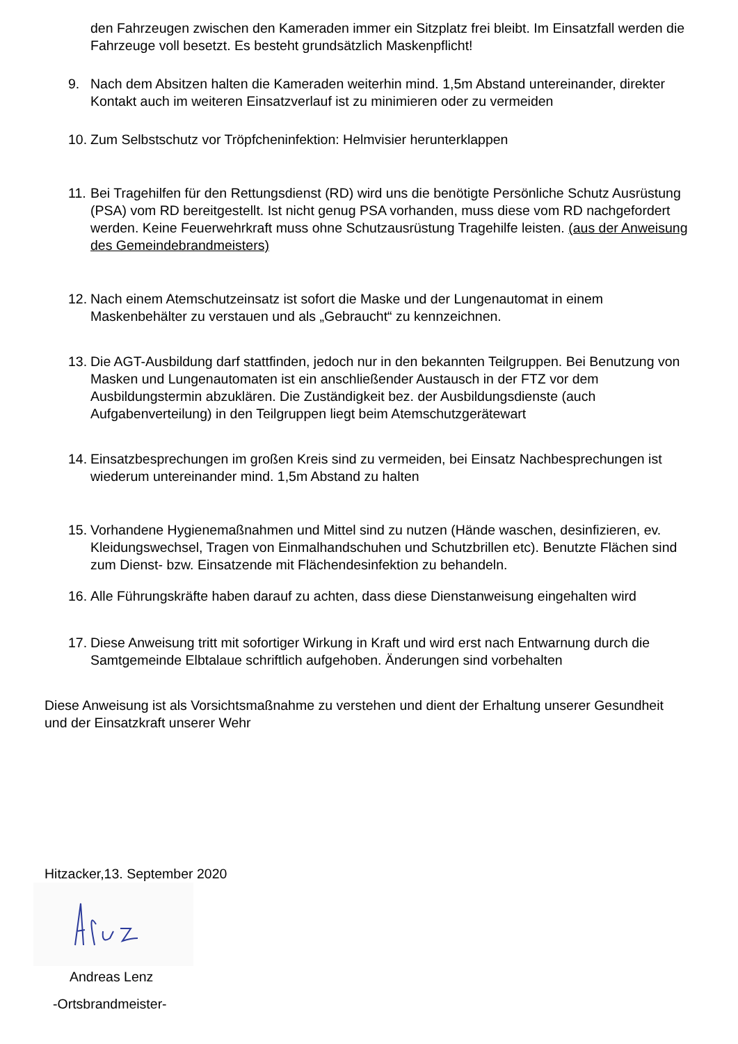den Fahrzeugen zwischen den Kameraden immer ein Sitzplatz frei bleibt. Im Einsatzfall werden die Fahrzeuge voll besetzt. Es besteht grundsätzlich Maskenpflicht!
9. Nach dem Absitzen halten die Kameraden weiterhin mind. 1,5m Abstand untereinander, direkter Kontakt auch im weiteren Einsatzverlauf ist zu minimieren oder zu vermeiden
10.
Zum Selbstschutz vor Tröpfcheninfektion: Helmvisier herunterklappen
11.
Bei Tragehilfen für den Rettungsdienst (RD) wird uns die benötigte Persönliche Schutz Ausrüstung (PSA) vom RD bereitgestellt. Ist nicht genug PSA vorhanden, muss diese vom RD nachgefordert werden. Keine Feuerwehrkraft muss ohne Schutzausrüstung Tragehilfe leisten. (aus der Anweisung des Gemeindebrandmeisters)
12.
Nach einem Atemschutzeinsatz ist sofort die Maske und der Lungenautomat in einem Maskenbehälter zu verstauen und als „Gebraucht“ zu kennzeichnen.
13.
Die AGT-Ausbildung darf stattfinden, jedoch nur in den bekannten Teilgruppen. Bei Benutzung von Masken und Lungenautomaten ist ein anschließender Austausch in der FTZ vor dem Ausbildungstermin abzuklären. Die Zuständigkeit bez. der Ausbildungsdienste (auch Aufgabenverteilung) in den Teilgruppen liegt beim Atemschutzgerätewart
14.
Einsatzbesprechungen im großen Kreis sind zu vermeiden, bei Einsatz Nachbesprechungen ist wiederum untereinander mind. 1,5m Abstand zu halten
15.
Vorhandene Hygienemaßnahmen und Mittel sind zu nutzen (Hände waschen, desinfizieren, ev. Kleidungswechsel, Tragen von Einmalhandschuhen und Schutzbrillen etc). Benutzte Flächen sind zum Dienst- bzw. Einsatzende mit Flächendesinfektion zu behandeln.
16.
Alle Führungskräfte haben darauf zu achten, dass diese Dienstanweisung eingehalten wird
17.
Diese Anweisung tritt mit sofortiger Wirkung in Kraft und wird erst nach Entwarnung durch die Samtgemeinde Elbtalaue schriftlich aufgehoben. Änderungen sind vorbehalten
Diese Anweisung ist als Vorsichtsmaßnahme zu verstehen und dient der Erhaltung unserer Gesundheit und der Einsatzkraft unserer Wehr
Hitzacker,13. September 2020
Andreas Lenz
-Ortsbrandmeister-